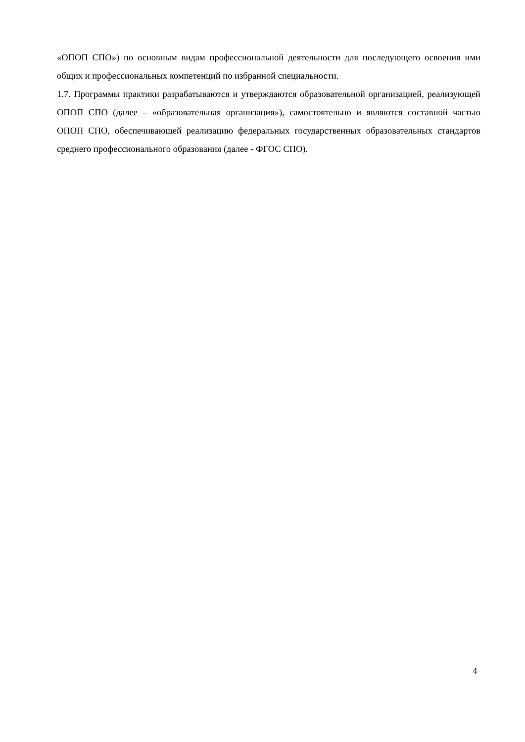«ОПОП СПО») по основным видам профессиональной деятельности для последующего освоения ими общих и профессиональных компетенций по избранной специальности.
1.7. Программы практики разрабатываются и утверждаются образовательной организацией, реализующей ОПОП СПО (далее – «образовательная организация»), самостоятельно и являются составной частью ОПОП СПО, обеспечивающей реализацию федеральных государственных образовательных стандартов среднего профессионального образования (далее - ФГОС СПО).
4